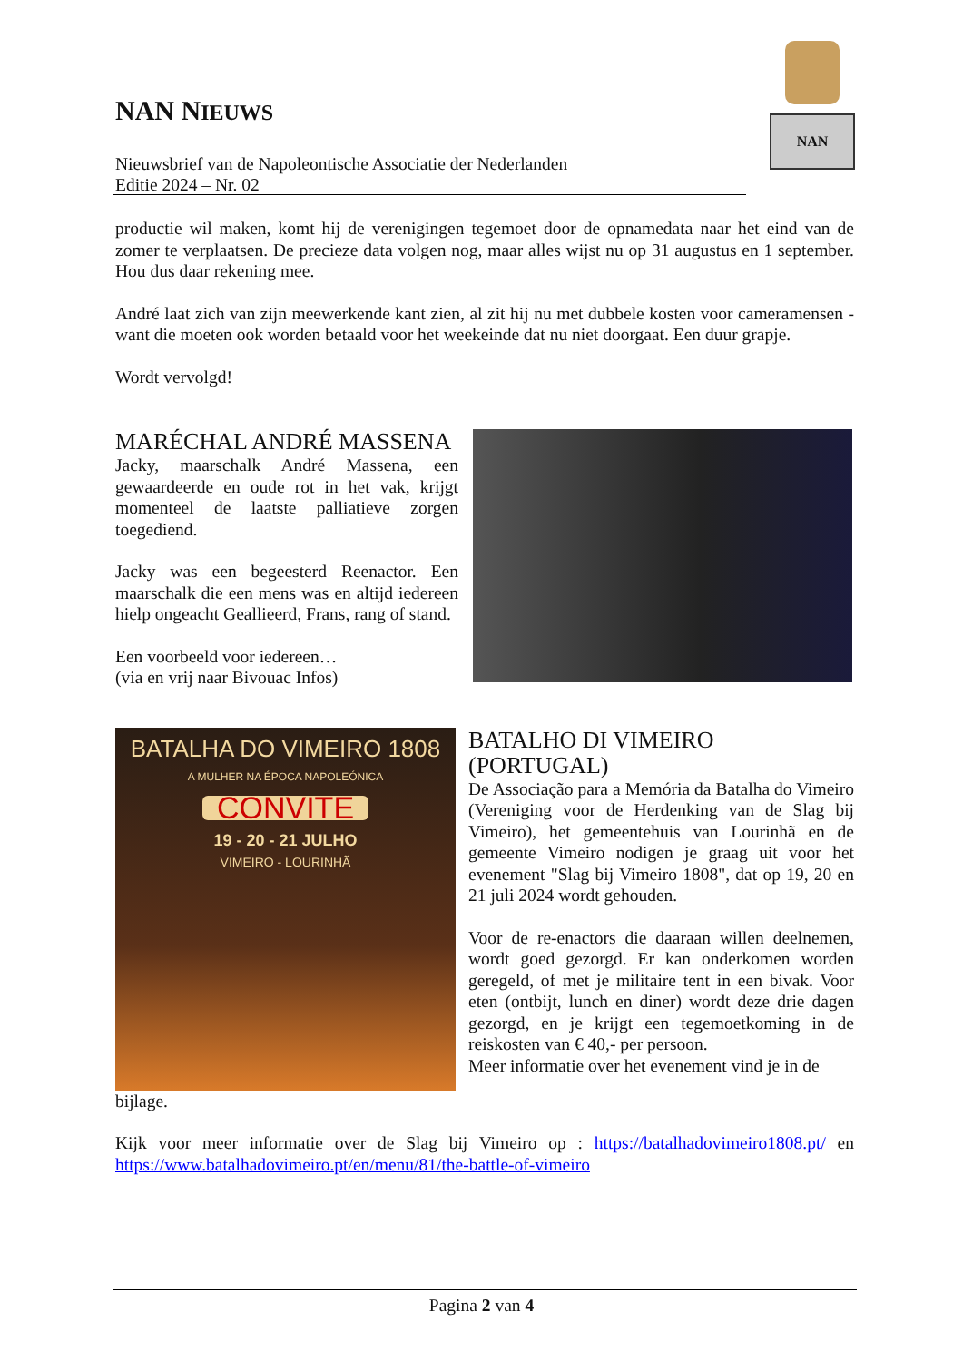NAN NIEUWS
Nieuwsbrief van de Napoleontische Associatie der Nederlanden
Editie 2024 – Nr. 02
NAN
productie wil maken, komt hij de verenigingen tegemoet door de opnamedata naar het eind van de zomer te verplaatsen. De precieze data volgen nog, maar alles wijst nu op 31 augustus en 1 september. Hou dus daar rekening mee.
André laat zich van zijn meewerkende kant zien, al zit hij nu met dubbele kosten voor cameramensen - want die moeten ook worden betaald voor het weekeinde dat nu niet doorgaat. Een duur grapje.
Wordt vervolgd!
MARÉCHAL ANDRÉ MASSENA
Jacky, maarschalk André Massena, een gewaardeerde en oude rot in het vak, krijgt momenteel de laatste palliatieve zorgen toegediend.
Jacky was een begeesterd Reenactor. Een maarschalk die een mens was en altijd iedereen hielp ongeacht Geallieerd, Frans, rang of stand.
Een voorbeeld voor iedereen…
(via en vrij naar Bivouac Infos)
BATALHA DO VIMEIRO 1808
A MULHER NA ÉPOCA NAPOLEÓNICA
CONVITE
19 - 20 - 21 JULHO
VIMEIRO - LOURINHÃ
BATALHO DI VIMEIRO (PORTUGAL)
De Associação para a Memória da Batalha do Vimeiro (Vereniging voor de Herdenking van de Slag bij Vimeiro), het gemeentehuis van Lourinhã en de gemeente Vimeiro nodigen je graag uit voor het evenement "Slag bij Vimeiro 1808", dat op 19, 20 en 21 juli 2024 wordt gehouden.
Voor de re-enactors die daaraan willen deelnemen, wordt goed gezorgd. Er kan onderkomen worden geregeld, of met je militaire tent in een bivak. Voor eten (ontbijt, lunch en diner) wordt deze drie dagen gezorgd, en je krijgt een tegemoetkoming in de reiskosten van € 40,- per persoon.
Meer informatie over het evenement vind je in de
bijlage.
Kijk voor meer informatie over de Slag bij Vimeiro op : https://batalhadovimeiro1808.pt/ en https://www.batalhadovimeiro.pt/en/menu/81/the-battle-of-vimeiro
Pagina 2 van 4